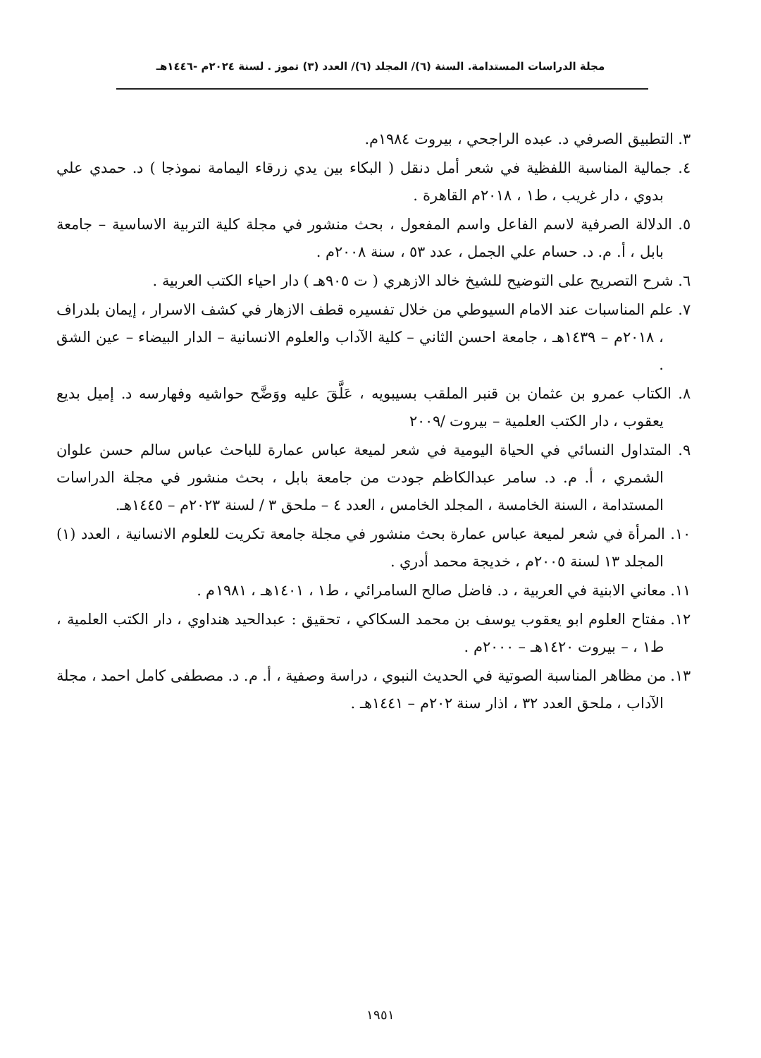مجلة الدراسات المستدامة. السنة (٦)/ المجلد (٦)/ العدد (٣) تموز . لسنة ٢٠٢٤م -١٤٤٦هـ
٣. التطبيق الصرفي د. عبده الراجحي ، بيروت ١٩٨٤م.
٤. جمالية المناسبة اللفظية في شعر أمل دنقل ( البكاء بين يدي زرقاء اليمامة نموذجا ) د. حمدي علي بدوي ، دار غريب ، ط١ ، ٢٠١٨م القاهرة .
٥. الدلالة الصرفية لاسم الفاعل واسم المفعول ، بحث منشور في مجلة كلية التربية الاساسية – جامعة بابل ، أ. م. د. حسام علي الجمل ، عدد ٥٣ ، سنة ٢٠٠٨م .
٦. شرح التصريح على التوضيح للشيخ خالد الازهري ( ت ٩٠٥هـ ) دار احياء الكتب العربية .
٧. علم المناسبات عند الامام السيوطي من خلال تفسيره قطف الازهار في كشف الاسرار ، إيمان بلدراف ، ٢٠١٨م – ١٤٣٩هـ ، جامعة احسن الثاني – كلية الآداب والعلوم الانسانية – الدار البيضاء – عين الشق .
٨. الكتاب عمرو بن عثمان بن قنبر الملقب بسيبويه ، عَلَّقَ عليه ووَضَّح حواشيه وفهارسه د. إميل بديع يعقوب ، دار الكتب العلمية – بيروت /٢٠٠٩
٩. المتداول النسائي في الحياة اليومية في شعر لميعة عباس عمارة للباحث عباس سالم حسن علوان الشمري ، أ. م. د. سامر عبدالكاظم جودت من جامعة بابل ، بحث منشور في مجلة الدراسات المستدامة ، السنة الخامسة ، المجلد الخامس ، العدد ٤ – ملحق ٣ / لسنة ٢٠٢٣م – ١٤٤٥هـ.
١٠. المرأة في شعر لميعة عباس عمارة بحث منشور في مجلة جامعة تكريت للعلوم الانسانية ، العدد (١) المجلد ١٣ لسنة ٢٠٠٥م ، خديجة محمد أدري .
١١. معاني الابنية في العربية ، د. فاضل صالح السامرائي ، ط١ ، ١٤٠١هـ ، ١٩٨١م .
١٢. مفتاح العلوم ابو يعقوب يوسف بن محمد السكاكي ، تحقيق : عبدالحيد هنداوي ، دار الكتب العلمية ، ط١ ، – بيروت ١٤٢٠هـ – ٢٠٠٠م .
١٣. من مظاهر المناسبة الصوتية في الحديث النبوي ، دراسة وصفية ، أ. م. د. مصطفى كامل احمد ، مجلة الآداب ، ملحق العدد ٣٢ ، اذار سنة ٢٠٢م – ١٤٤١هـ .
١٩٥١